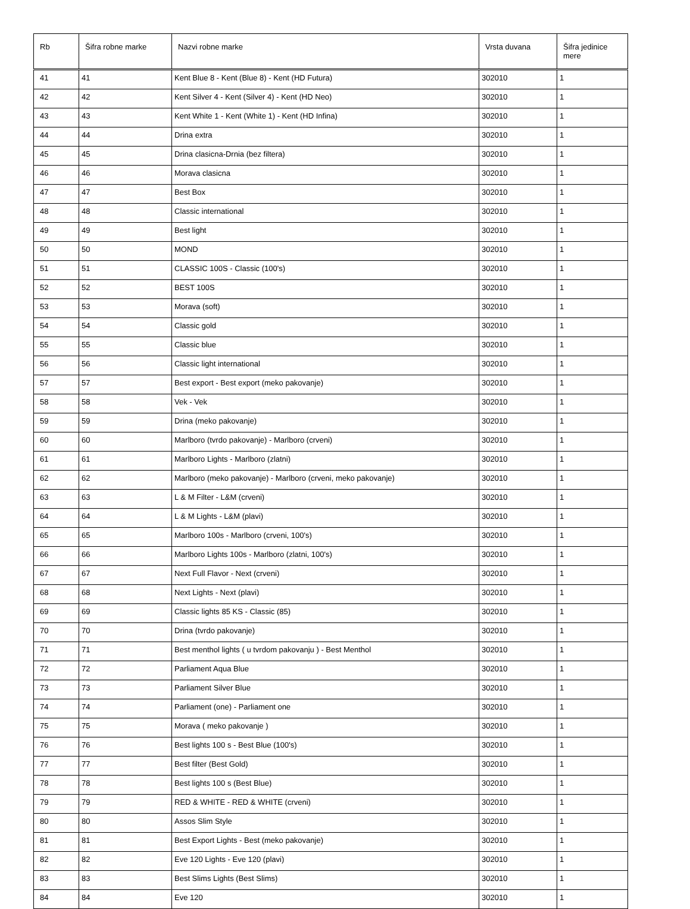| Rb | Šifra robne marke | Nazvi robne marke | Vrsta duvana | Šifra jedinice mere |
| --- | --- | --- | --- | --- |
| 41 | 41 | Kent Blue 8 - Kent (Blue 8) - Kent (HD Futura) | 302010 | 1 |
| 42 | 42 | Kent Silver 4 - Kent (Silver 4) - Kent (HD Neo) | 302010 | 1 |
| 43 | 43 | Kent White 1 - Kent (White 1) - Kent (HD Infina) | 302010 | 1 |
| 44 | 44 | Drina extra | 302010 | 1 |
| 45 | 45 | Drina clasicna-Drnia (bez filtera) | 302010 | 1 |
| 46 | 46 | Morava clasicna | 302010 | 1 |
| 47 | 47 | Best Box | 302010 | 1 |
| 48 | 48 | Classic international | 302010 | 1 |
| 49 | 49 | Best light | 302010 | 1 |
| 50 | 50 | MOND | 302010 | 1 |
| 51 | 51 | CLASSIC 100S - Classic (100's) | 302010 | 1 |
| 52 | 52 | BEST 100S | 302010 | 1 |
| 53 | 53 | Morava (soft) | 302010 | 1 |
| 54 | 54 | Classic gold | 302010 | 1 |
| 55 | 55 | Classic blue | 302010 | 1 |
| 56 | 56 | Classic light international | 302010 | 1 |
| 57 | 57 | Best export - Best export (meko pakovanje) | 302010 | 1 |
| 58 | 58 | Vek - Vek | 302010 | 1 |
| 59 | 59 | Drina (meko pakovanje) | 302010 | 1 |
| 60 | 60 | Marlboro (tvrdo pakovanje) - Marlboro (crveni) | 302010 | 1 |
| 61 | 61 | Marlboro Lights - Marlboro (zlatni) | 302010 | 1 |
| 62 | 62 | Marlboro (meko pakovanje) - Marlboro (crveni, meko pakovanje) | 302010 | 1 |
| 63 | 63 | L & M Filter - L&M (crveni) | 302010 | 1 |
| 64 | 64 | L & M Lights - L&M (plavi) | 302010 | 1 |
| 65 | 65 | Marlboro 100s - Marlboro (crveni, 100's) | 302010 | 1 |
| 66 | 66 | Marlboro Lights 100s - Marlboro (zlatni, 100's) | 302010 | 1 |
| 67 | 67 | Next Full Flavor - Next (crveni) | 302010 | 1 |
| 68 | 68 | Next Lights - Next (plavi) | 302010 | 1 |
| 69 | 69 | Classic lights 85 KS - Classic (85) | 302010 | 1 |
| 70 | 70 | Drina (tvrdo pakovanje) | 302010 | 1 |
| 71 | 71 | Best menthol lights ( u tvrdom pakovanju ) - Best Menthol | 302010 | 1 |
| 72 | 72 | Parliament Aqua Blue | 302010 | 1 |
| 73 | 73 | Parliament Silver Blue | 302010 | 1 |
| 74 | 74 | Parliament (one) - Parliament one | 302010 | 1 |
| 75 | 75 | Morava ( meko pakovanje ) | 302010 | 1 |
| 76 | 76 | Best lights 100 s - Best Blue (100's) | 302010 | 1 |
| 77 | 77 | Best filter (Best Gold) | 302010 | 1 |
| 78 | 78 | Best lights 100 s (Best Blue) | 302010 | 1 |
| 79 | 79 | RED & WHITE - RED & WHITE (crveni) | 302010 | 1 |
| 80 | 80 | Assos Slim Style | 302010 | 1 |
| 81 | 81 | Best Export Lights - Best (meko pakovanje) | 302010 | 1 |
| 82 | 82 | Eve 120 Lights - Eve 120 (plavi) | 302010 | 1 |
| 83 | 83 | Best Slims Lights (Best Slims) | 302010 | 1 |
| 84 | 84 | Eve 120 | 302010 | 1 |